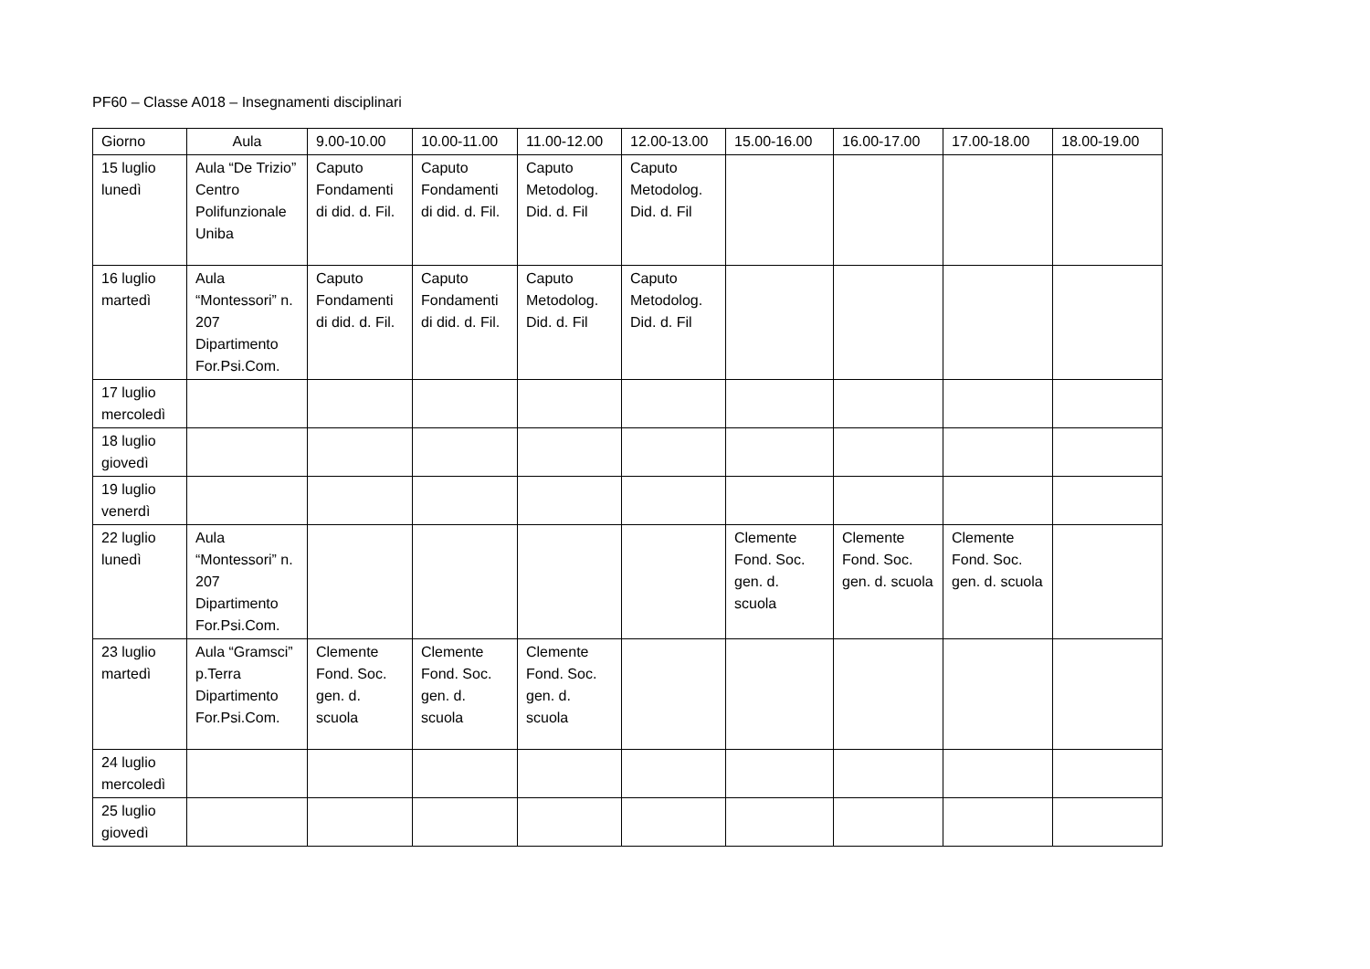PF60 – Classe A018 – Insegnamenti disciplinari
| Giorno | Aula | 9.00-10.00 | 10.00-11.00 | 11.00-12.00 | 12.00-13.00 | 15.00-16.00 | 16.00-17.00 | 17.00-18.00 | 18.00-19.00 |
| 15 luglio lunedì | Aula “De Trizio” Centro Polifunzionale Uniba | Caputo Fondamenti di did. d. Fil. | Caputo Fondamenti di did. d. Fil. | Caputo Metodolog. Did. d. Fil | Caputo Metodolog. Did. d. Fil | | | | |
| 16 luglio martedì | Aula “Montessori” n. 207 Dipartimento For.Psi.Com. | Caputo Fondamenti di did. d. Fil. | Caputo Fondamenti di did. d. Fil. | Caputo Metodolog. Did. d. Fil | Caputo Metodolog. Did. d. Fil | | | | |
| 17 luglio mercoledì | | | | | | | | | |
| 18 luglio giovedì | | | | | | | | | |
| 19 luglio venerdì | | | | | | | | | |
| 22 luglio lunedì | Aula “Montessori” n. 207 Dipartimento For.Psi.Com. | | | | | Clemente Fond. Soc. gen. d. scuola | Clemente Fond. Soc. gen. d. scuola | Clemente Fond. Soc. gen. d. scuola | |
| 23 luglio martedì | Aula “Gramsci” p.Terra Dipartimento For.Psi.Com. | Clemente Fond. Soc. gen. d. scuola | Clemente Fond. Soc. gen. d. scuola | Clemente Fond. Soc. gen. d. scuola | | | | | |
| 24 luglio mercoledì | | | | | | | | | |
| 25 luglio giovedì | | | | | | | | | |